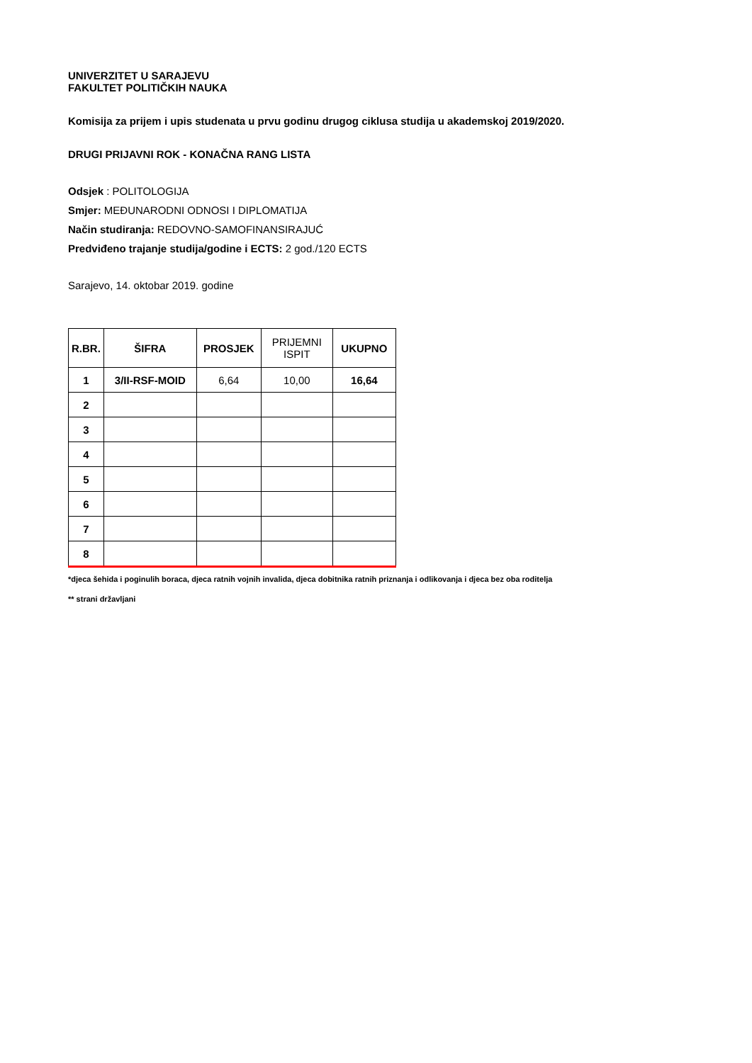UNIVERZITET U SARAJEVU
FAKULTET POLITIČKIH NAUKA
Komisija za prijem i upis studenata u prvu godinu drugog ciklusa studija u akademskoj 2019/2020.
DRUGI PRIJAVNI ROK - KONAČNA RANG LISTA
Odsjek : POLITOLOGIJA
Smjer: MEĐUNARODNI ODNOSI I DIPLOMATIJA
Način studiranja: REDOVNO-SAMOFINANSIRAJUĆ
Predviđeno trajanje studija/godine i ECTS: 2 god./120 ECTS
Sarajevo, 14. oktobar 2019. godine
| R.BR. | ŠIFRA | PROSJEK | PRIJEMNI ISPIT | UKUPNO |
| --- | --- | --- | --- | --- |
| 1 | 3/II-RSF-MOID | 6,64 | 10,00 | 16,64 |
| 2 | | | | |
| 3 | | | | |
| 4 | | | | |
| 5 | | | | |
| 6 | | | | |
| 7 | | | | |
| 8 | | | | |
*djeca šehida i poginulih boraca, djeca ratnih vojnih invalida, djeca dobitnika ratnih priznanja i odlikovanja i djeca bez oba roditelja
** strani državljani